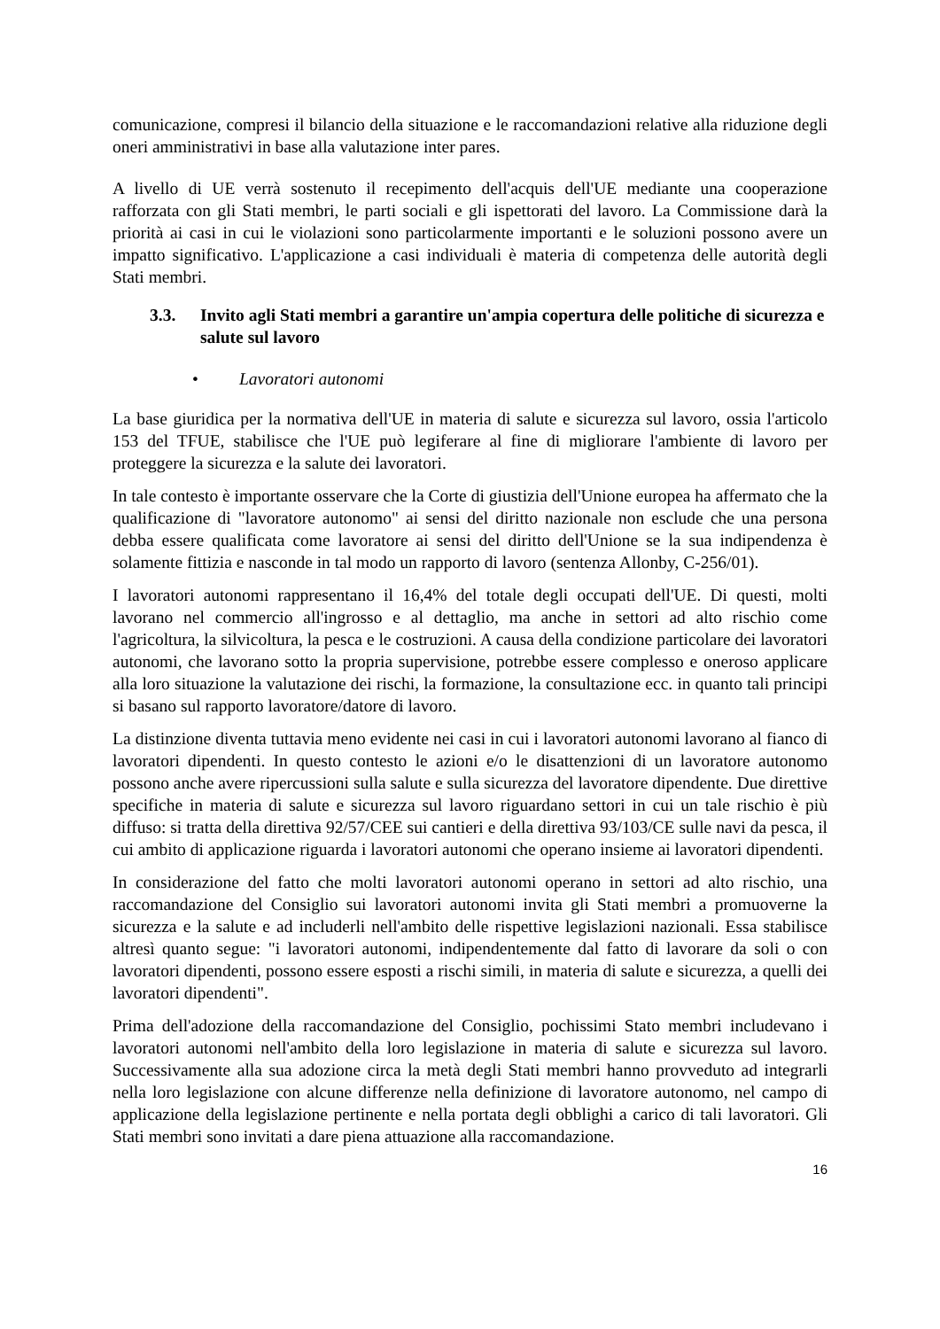comunicazione, compresi il bilancio della situazione e le raccomandazioni relative alla riduzione degli oneri amministrativi in base alla valutazione inter pares.
A livello di UE verrà sostenuto il recepimento dell'acquis dell'UE mediante una cooperazione rafforzata con gli Stati membri, le parti sociali e gli ispettorati del lavoro. La Commissione darà la priorità ai casi in cui le violazioni sono particolarmente importanti e le soluzioni possono avere un impatto significativo. L'applicazione a casi individuali è materia di competenza delle autorità degli Stati membri.
3.3. Invito agli Stati membri a garantire un'ampia copertura delle politiche di sicurezza e salute sul lavoro
• Lavoratori autonomi
La base giuridica per la normativa dell'UE in materia di salute e sicurezza sul lavoro, ossia l'articolo 153 del TFUE, stabilisce che l'UE può legiferare al fine di migliorare l'ambiente di lavoro per proteggere la sicurezza e la salute dei lavoratori.
In tale contesto è importante osservare che la Corte di giustizia dell'Unione europea ha affermato che la qualificazione di "lavoratore autonomo" ai sensi del diritto nazionale non esclude che una persona debba essere qualificata come lavoratore ai sensi del diritto dell'Unione se la sua indipendenza è solamente fittizia e nasconde in tal modo un rapporto di lavoro (sentenza Allonby, C-256/01).
I lavoratori autonomi rappresentano il 16,4% del totale degli occupati dell'UE. Di questi, molti lavorano nel commercio all'ingrosso e al dettaglio, ma anche in settori ad alto rischio come l'agricoltura, la silvicoltura, la pesca e le costruzioni. A causa della condizione particolare dei lavoratori autonomi, che lavorano sotto la propria supervisione, potrebbe essere complesso e oneroso applicare alla loro situazione la valutazione dei rischi, la formazione, la consultazione ecc. in quanto tali principi si basano sul rapporto lavoratore/datore di lavoro.
La distinzione diventa tuttavia meno evidente nei casi in cui i lavoratori autonomi lavorano al fianco di lavoratori dipendenti. In questo contesto le azioni e/o le disattenzioni di un lavoratore autonomo possono anche avere ripercussioni sulla salute e sulla sicurezza del lavoratore dipendente. Due direttive specifiche in materia di salute e sicurezza sul lavoro riguardano settori in cui un tale rischio è più diffuso: si tratta della direttiva 92/57/CEE sui cantieri e della direttiva 93/103/CE sulle navi da pesca, il cui ambito di applicazione riguarda i lavoratori autonomi che operano insieme ai lavoratori dipendenti.
In considerazione del fatto che molti lavoratori autonomi operano in settori ad alto rischio, una raccomandazione del Consiglio sui lavoratori autonomi invita gli Stati membri a promuoverne la sicurezza e la salute e ad includerli nell'ambito delle rispettive legislazioni nazionali. Essa stabilisce altresì quanto segue: "i lavoratori autonomi, indipendentemente dal fatto di lavorare da soli o con lavoratori dipendenti, possono essere esposti a rischi simili, in materia di salute e sicurezza, a quelli dei lavoratori dipendenti".
Prima dell'adozione della raccomandazione del Consiglio, pochissimi Stato membri includevano i lavoratori autonomi nell'ambito della loro legislazione in materia di salute e sicurezza sul lavoro. Successivamente alla sua adozione circa la metà degli Stati membri hanno provveduto ad integrarli nella loro legislazione con alcune differenze nella definizione di lavoratore autonomo, nel campo di applicazione della legislazione pertinente e nella portata degli obblighi a carico di tali lavoratori. Gli Stati membri sono invitati a dare piena attuazione alla raccomandazione.
16